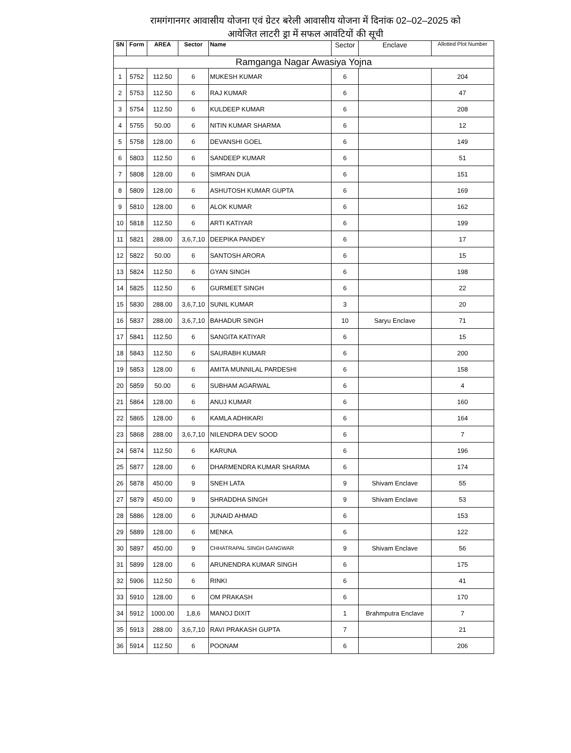रामगंगानगर आवासीय योजना एवं ग्रेटर बरेली आवासीय योजना में दिनांक 02–02–2025 को
आयेजित लाटरी ड्रा में सफल आवंटियों की सूची
| SN | Form | AREA | Sector | Name | Sector | Enclave | Allotted Plot Number |
| --- | --- | --- | --- | --- | --- | --- | --- |
| Ramganga Nagar Awasiya Yojna | | | | | | | |
| 1 | 5752 | 112.50 | 6 | MUKESH KUMAR | 6 | | 204 |
| 2 | 5753 | 112.50 | 6 | RAJ KUMAR | 6 | | 47 |
| 3 | 5754 | 112.50 | 6 | KULDEEP KUMAR | 6 | | 208 |
| 4 | 5755 | 50.00 | 6 | NITIN KUMAR SHARMA | 6 | | 12 |
| 5 | 5758 | 128.00 | 6 | DEVANSHI GOEL | 6 | | 149 |
| 6 | 5803 | 112.50 | 6 | SANDEEP KUMAR | 6 | | 51 |
| 7 | 5808 | 128.00 | 6 | SIMRAN DUA | 6 | | 151 |
| 8 | 5809 | 128.00 | 6 | ASHUTOSH KUMAR GUPTA | 6 | | 169 |
| 9 | 5810 | 128.00 | 6 | ALOK KUMAR | 6 | | 162 |
| 10 | 5818 | 112.50 | 6 | ARTI KATIYAR | 6 | | 199 |
| 11 | 5821 | 288.00 | 3,6,7,10 | DEEPIKA PANDEY | 6 | | 17 |
| 12 | 5822 | 50.00 | 6 | SANTOSH ARORA | 6 | | 15 |
| 13 | 5824 | 112.50 | 6 | GYAN SINGH | 6 | | 198 |
| 14 | 5825 | 112.50 | 6 | GURMEET SINGH | 6 | | 22 |
| 15 | 5830 | 288.00 | 3,6,7,10 | SUNIL KUMAR | 3 | | 20 |
| 16 | 5837 | 288.00 | 3,6,7,10 | BAHADUR SINGH | 10 | Saryu Enclave | 71 |
| 17 | 5841 | 112.50 | 6 | SANGITA KATIYAR | 6 | | 15 |
| 18 | 5843 | 112.50 | 6 | SAURABH KUMAR | 6 | | 200 |
| 19 | 5853 | 128.00 | 6 | AMITA MUNNILAL PARDESHI | 6 | | 158 |
| 20 | 5859 | 50.00 | 6 | SUBHAM AGARWAL | 6 | | 4 |
| 21 | 5864 | 128.00 | 6 | ANUJ KUMAR | 6 | | 160 |
| 22 | 5865 | 128.00 | 6 | KAMLA ADHIKARI | 6 | | 164 |
| 23 | 5868 | 288.00 | 3,6,7,10 | NILENDRA DEV SOOD | 6 | | 7 |
| 24 | 5874 | 112.50 | 6 | KARUNA | 6 | | 196 |
| 25 | 5877 | 128.00 | 6 | DHARMENDRA KUMAR SHARMA | 6 | | 174 |
| 26 | 5878 | 450.00 | 9 | SNEH LATA | 9 | Shivam Enclave | 55 |
| 27 | 5879 | 450.00 | 9 | SHRADDHA SINGH | 9 | Shivam Enclave | 53 |
| 28 | 5886 | 128.00 | 6 | JUNAID AHMAD | 6 | | 153 |
| 29 | 5889 | 128.00 | 6 | MENKA | 6 | | 122 |
| 30 | 5897 | 450.00 | 9 | CHHATRAPAL SINGH GANGWAR | 9 | Shivam Enclave | 56 |
| 31 | 5899 | 128.00 | 6 | ARUNENDRA KUMAR SINGH | 6 | | 175 |
| 32 | 5906 | 112.50 | 6 | RINKI | 6 | | 41 |
| 33 | 5910 | 128.00 | 6 | OM PRAKASH | 6 | | 170 |
| 34 | 5912 | 1000.00 | 1,8,6 | MANOJ DIXIT | 1 | Brahmputra Enclave | 7 |
| 35 | 5913 | 288.00 | 3,6,7,10 | RAVI PRAKASH GUPTA | 7 | | 21 |
| 36 | 5914 | 112.50 | 6 | POONAM | 6 | | 206 |